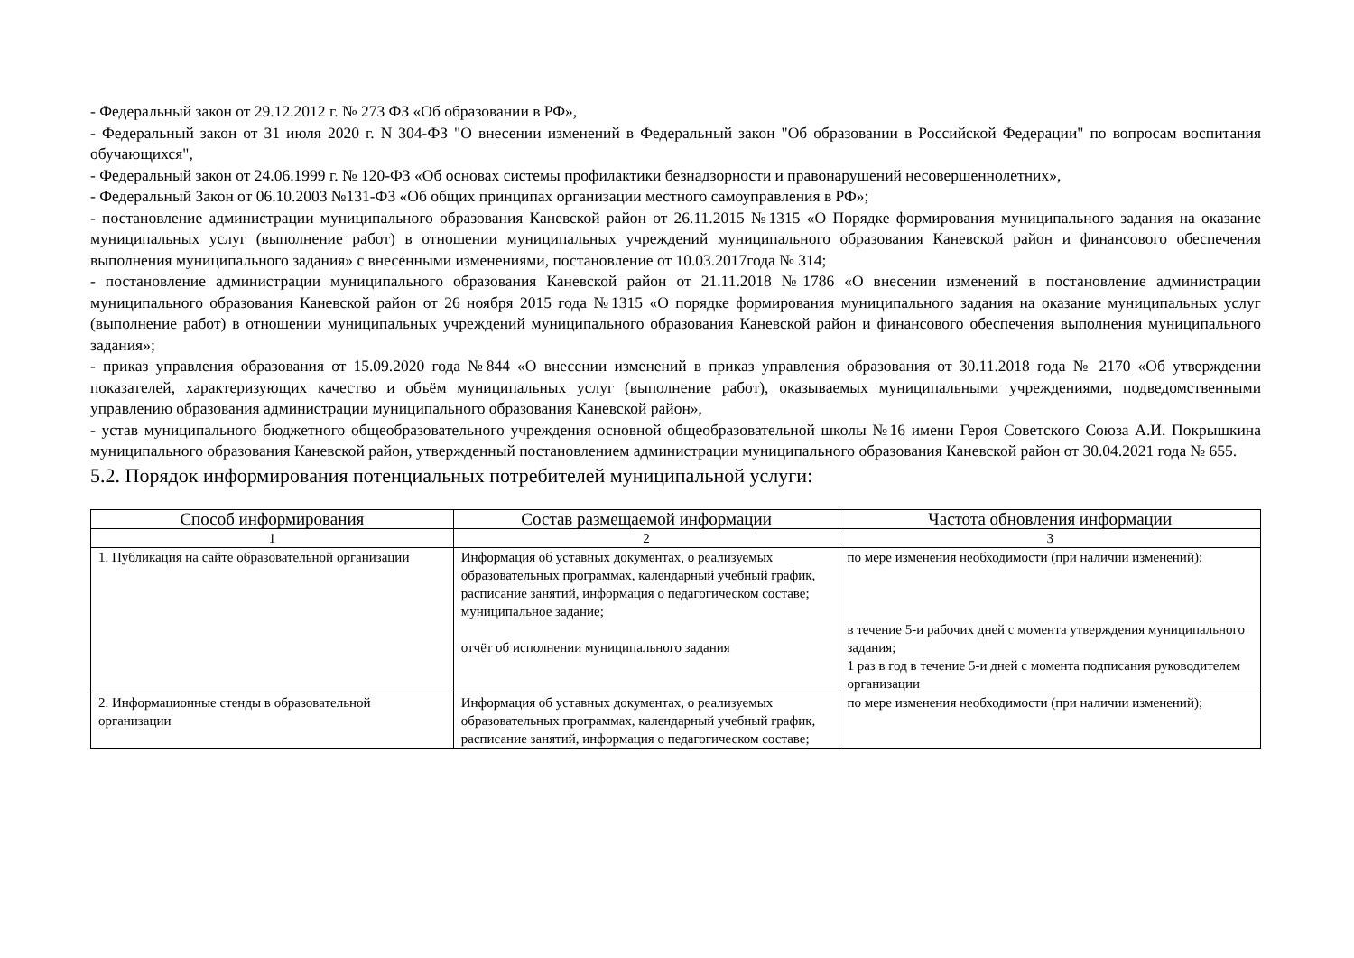- Федеральный закон от 29.12.2012 г. № 273 ФЗ «Об образовании в РФ»,
- Федеральный закон от 31 июля 2020 г. N 304-ФЗ "О внесении изменений в Федеральный закон "Об образовании в Российской Федерации" по вопросам воспитания обучающихся",
- Федеральный закон от 24.06.1999 г. № 120-ФЗ «Об основах системы профилактики безнадзорности и правонарушений несовершеннолетних»,
- Федеральный Закон от 06.10.2003 №131-ФЗ «Об общих принципах организации местного самоуправления в РФ»;
- постановление администрации муниципального образования Каневской район от 26.11.2015 №1315 «О Порядке формирования муниципального задания на оказание муниципальных услуг (выполнение работ) в отношении муниципальных учреждений муниципального образования Каневской район и финансового обеспечения выполнения муниципального задания» с внесенными изменениями, постановление от 10.03.2017года № 314;
- постановление администрации муниципального образования Каневской район от 21.11.2018 №1786 «О внесении изменений в постановление администрации муниципального образования Каневской район от 26 ноября 2015 года №1315 «О порядке формирования муниципального задания на оказание муниципальных услуг (выполнение работ) в отношении муниципальных учреждений муниципального образования Каневской район и финансового обеспечения выполнения муниципального задания»;
- приказ управления образования от 15.09.2020 года №844 «О внесении изменений в приказ управления образования от 30.11.2018 года № 2170 «Об утверждении показателей, характеризующих качество и объём муниципальных услуг (выполнение работ), оказываемых муниципальными учреждениями, подведомственными управлению образования администрации муниципального образования Каневской район»,
- устав муниципального бюджетного общеобразовательного учреждения основной общеобразовательной школы №16 имени Героя Советского Союза А.И. Покрышкина муниципального образования Каневской район, утвержденный постановлением администрации муниципального образования Каневской район от 30.04.2021 года № 655.
5.2. Порядок информирования потенциальных потребителей муниципальной услуги:
| Способ информирования | Состав размещаемой информации | Частота обновления информации |
| --- | --- | --- |
| 1 | 2 | 3 |
| 1. Публикация на сайте образовательной организации | Информация об уставных документах, о реализуемых образовательных программах, календарный учебный график, расписание занятий, информация о педагогическом составе; муниципальное задание; отчёт об исполнении муниципального задания | по мере изменения необходимости (при наличии изменений); в течение 5-и рабочих дней с момента утверждения муниципального задания; 1 раз в год в течение 5-и дней с момента подписания руководителем организации |
| 2. Информационные стенды в образовательной организации | Информация об уставных документах, о реализуемых образовательных программах, календарный учебный график, расписание занятий, информация о педагогическом составе; | по мере изменения необходимости (при наличии изменений); |